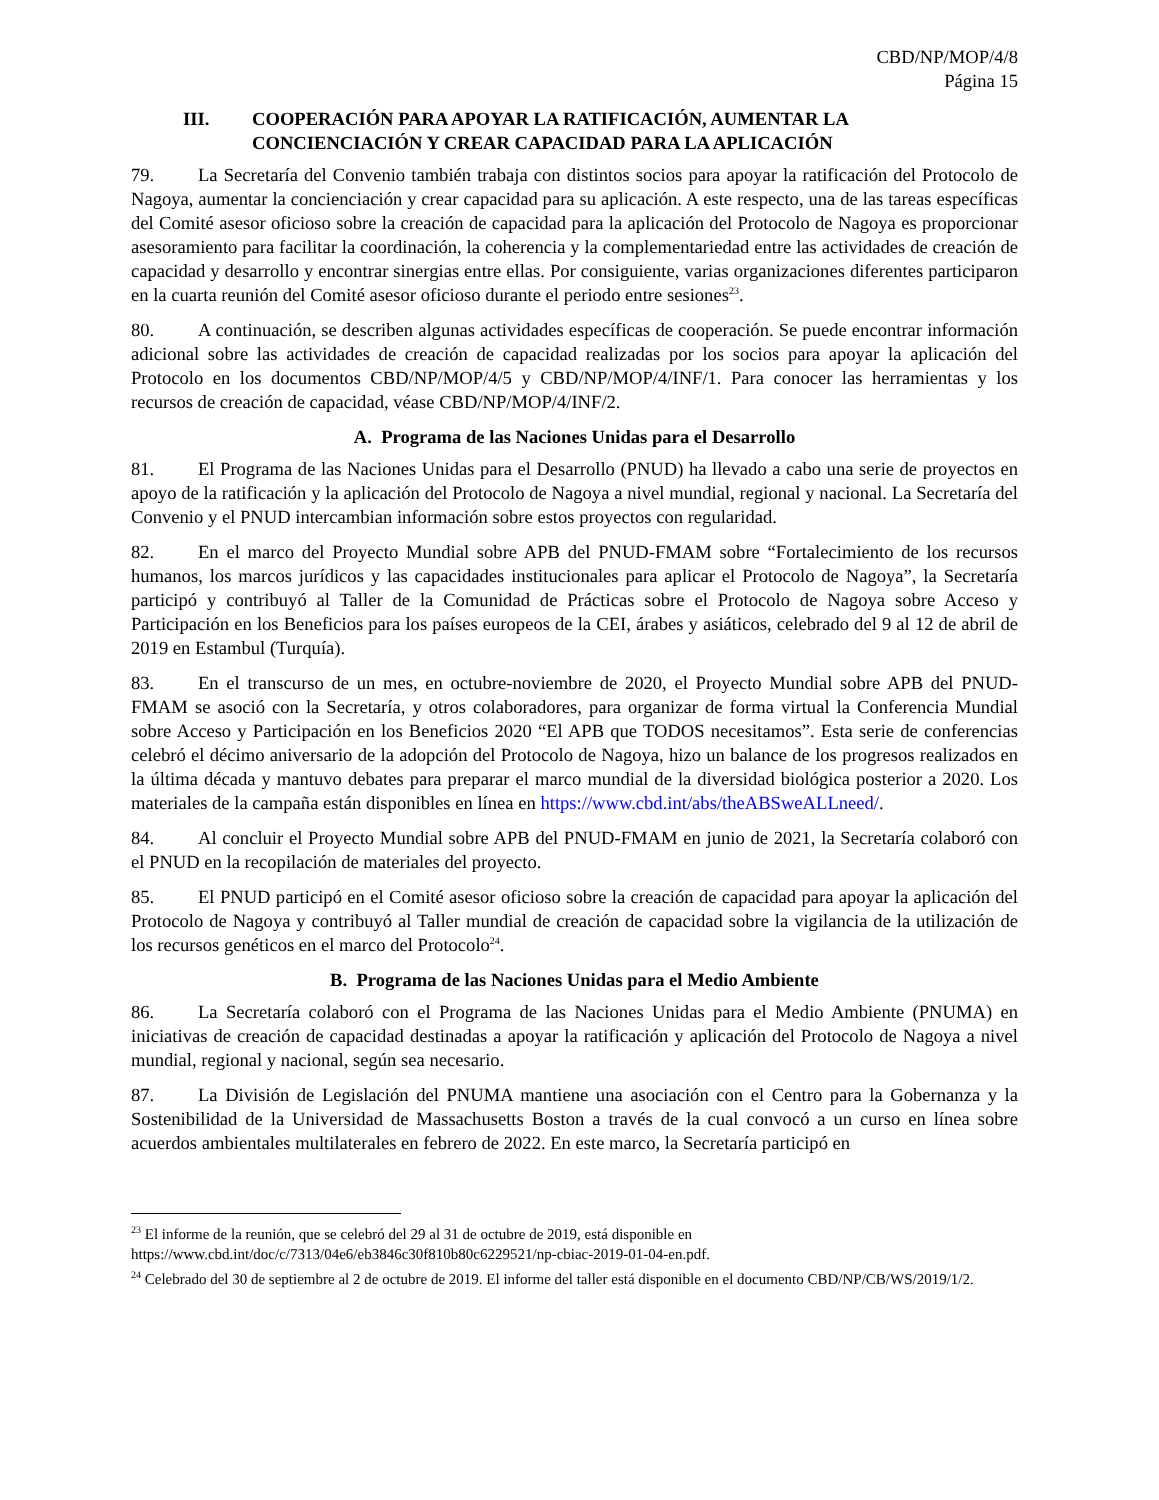CBD/NP/MOP/4/8
Página 15
III. COOPERACIÓN PARA APOYAR LA RATIFICACIÓN, AUMENTAR LA CONCIENCIACIÓN Y CREAR CAPACIDAD PARA LA APLICACIÓN
79. La Secretaría del Convenio también trabaja con distintos socios para apoyar la ratificación del Protocolo de Nagoya, aumentar la concienciación y crear capacidad para su aplicación. A este respecto, una de las tareas específicas del Comité asesor oficioso sobre la creación de capacidad para la aplicación del Protocolo de Nagoya es proporcionar asesoramiento para facilitar la coordinación, la coherencia y la complementariedad entre las actividades de creación de capacidad y desarrollo y encontrar sinergias entre ellas. Por consiguiente, varias organizaciones diferentes participaron en la cuarta reunión del Comité asesor oficioso durante el periodo entre sesiones<sup>23</sup>.
80. A continuación, se describen algunas actividades específicas de cooperación. Se puede encontrar información adicional sobre las actividades de creación de capacidad realizadas por los socios para apoyar la aplicación del Protocolo en los documentos CBD/NP/MOP/4/5 y CBD/NP/MOP/4/INF/1. Para conocer las herramientas y los recursos de creación de capacidad, véase CBD/NP/MOP/4/INF/2.
A. Programa de las Naciones Unidas para el Desarrollo
81. El Programa de las Naciones Unidas para el Desarrollo (PNUD) ha llevado a cabo una serie de proyectos en apoyo de la ratificación y la aplicación del Protocolo de Nagoya a nivel mundial, regional y nacional. La Secretaría del Convenio y el PNUD intercambian información sobre estos proyectos con regularidad.
82. En el marco del Proyecto Mundial sobre APB del PNUD-FMAM sobre “Fortalecimiento de los recursos humanos, los marcos jurídicos y las capacidades institucionales para aplicar el Protocolo de Nagoya”, la Secretaría participó y contribuyó al Taller de la Comunidad de Prácticas sobre el Protocolo de Nagoya sobre Acceso y Participación en los Beneficios para los países europeos de la CEI, árabes y asiáticos, celebrado del 9 al 12 de abril de 2019 en Estambul (Turquía).
83. En el transcurso de un mes, en octubre-noviembre de 2020, el Proyecto Mundial sobre APB del PNUD-FMAM se asoció con la Secretaría, y otros colaboradores, para organizar de forma virtual la Conferencia Mundial sobre Acceso y Participación en los Beneficios 2020 “El APB que TODOS necesitamos”. Esta serie de conferencias celebró el décimo aniversario de la adopción del Protocolo de Nagoya, hizo un balance de los progresos realizados en la última década y mantuvo debates para preparar el marco mundial de la diversidad biológica posterior a 2020. Los materiales de la campaña están disponibles en línea en https://www.cbd.int/abs/theABSweALLneed/.
84. Al concluir el Proyecto Mundial sobre APB del PNUD-FMAM en junio de 2021, la Secretaría colaboró con el PNUD en la recopilación de materiales del proyecto.
85. El PNUD participó en el Comité asesor oficioso sobre la creación de capacidad para apoyar la aplicación del Protocolo de Nagoya y contribuyó al Taller mundial de creación de capacidad sobre la vigilancia de la utilización de los recursos genéticos en el marco del Protocolo<sup>24</sup>.
B. Programa de las Naciones Unidas para el Medio Ambiente
86. La Secretaría colaboró con el Programa de las Naciones Unidas para el Medio Ambiente (PNUMA) en iniciativas de creación de capacidad destinadas a apoyar la ratificación y aplicación del Protocolo de Nagoya a nivel mundial, regional y nacional, según sea necesario.
87. La División de Legislación del PNUMA mantiene una asociación con el Centro para la Gobernanza y la Sostenibilidad de la Universidad de Massachusetts Boston a través de la cual convocó a un curso en línea sobre acuerdos ambientales multilaterales en febrero de 2022. En este marco, la Secretaría participó en
<sup>23</sup> El informe de la reunión, que se celebró del 29 al 31 de octubre de 2019, está disponible en https://www.cbd.int/doc/c/7313/04e6/eb3846c30f810b80c6229521/np-cbiac-2019-01-04-en.pdf.
<sup>24</sup> Celebrado del 30 de septiembre al 2 de octubre de 2019. El informe del taller está disponible en el documento CBD/NP/CB/WS/2019/1/2.